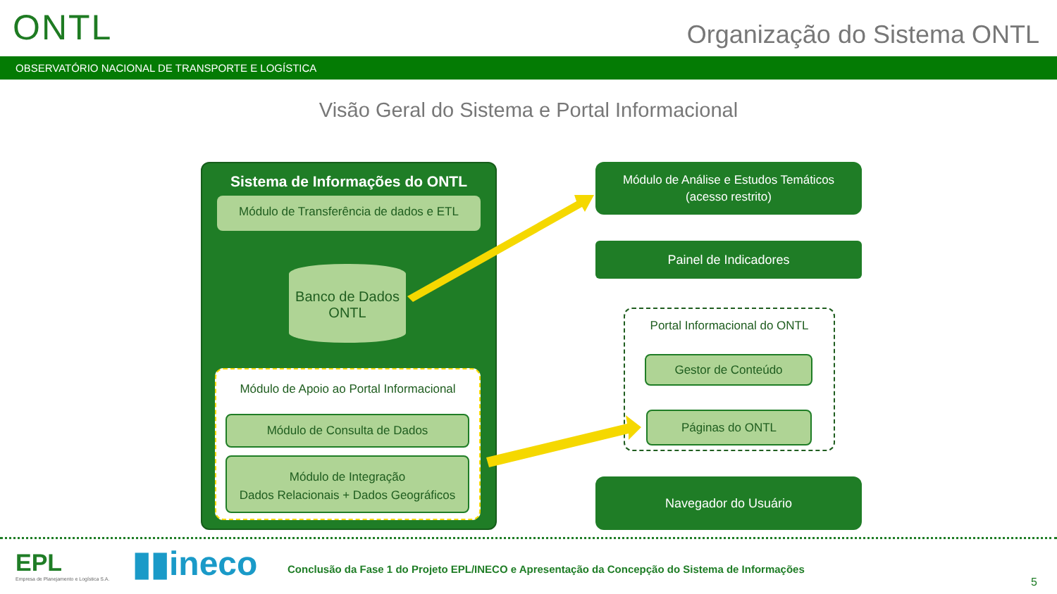ONTL Organização do Sistema ONTL
OBSERVATÓRIO NACIONAL DE TRANSPORTE E LOGÍSTICA
Visão Geral do Sistema e Portal Informacional
Sistema de Informações do ONTL
Módulo de Transferência de dados e ETL
Banco de Dados
ONTL
Módulo de Apoio ao Portal Informacional
Módulo de Consulta de Dados
Módulo de Integração
Dados Relacionais + Dados Geográficos
Módulo de Análise e Estudos Temáticos
(acesso restrito)
Painel de Indicadores
Portal Informacional do ONTL
Gestor de Conteúdo
Páginas do ONTL
Navegador do Usuário
EPL
Empresa de Planejamento e Logística S.A.
▮▮ineco
Conclusão da Fase 1 do Projeto EPL/INECO e Apresentação da Concepção do Sistema de Informações
5